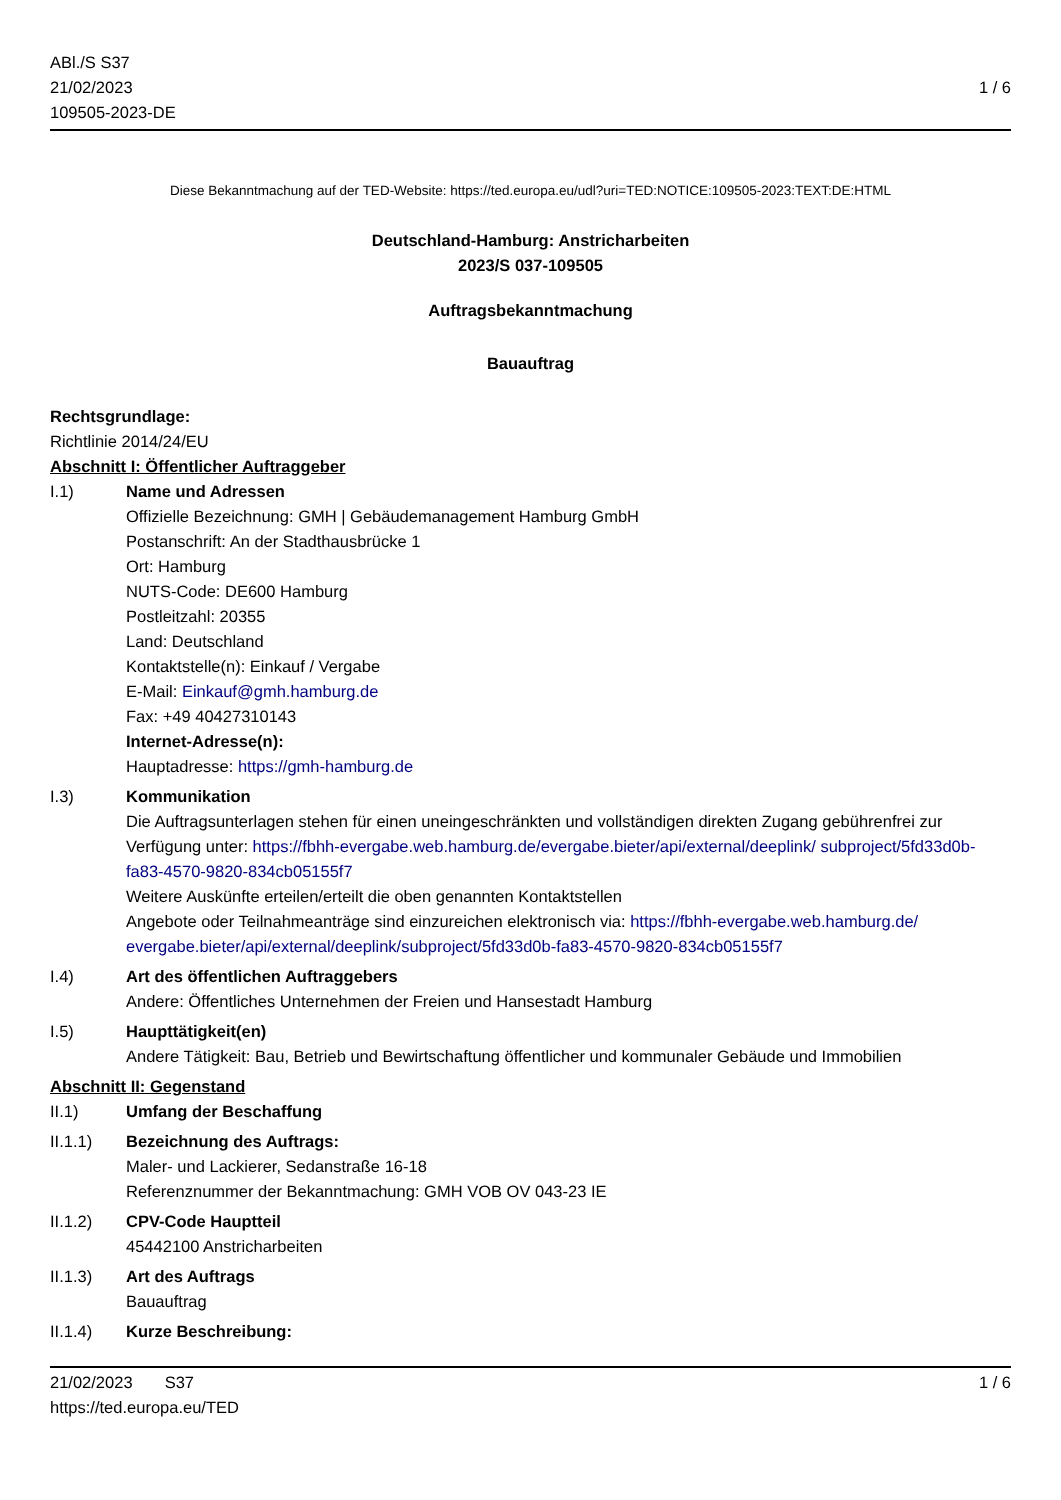ABl./S S37
21/02/2023
109505-2023-DE
1 / 6
Diese Bekanntmachung auf der TED-Website: https://ted.europa.eu/udl?uri=TED:NOTICE:109505-2023:TEXT:DE:HTML
Deutschland-Hamburg: Anstricharbeiten
2023/S 037-109505
Auftragsbekanntmachung
Bauauftrag
Rechtsgrundlage:
Richtlinie 2014/24/EU
Abschnitt I: Öffentlicher Auftraggeber
I.1) Name und Adressen
Offizielle Bezeichnung: GMH | Gebäudemanagement Hamburg GmbH
Postanschrift: An der Stadthausbrücke 1
Ort: Hamburg
NUTS-Code: DE600 Hamburg
Postleitzahl: 20355
Land: Deutschland
Kontaktstelle(n): Einkauf / Vergabe
E-Mail: Einkauf@gmh.hamburg.de
Fax: +49 40427310143
Internet-Adresse(n):
Hauptadresse: https://gmh-hamburg.de
I.3) Kommunikation
Die Auftragsunterlagen stehen für einen uneingeschränkten und vollständigen direkten Zugang gebührenfrei zur Verfügung unter: https://fbhh-evergabe.web.hamburg.de/evergabe.bieter/api/external/deeplink/ subproject/5fd33d0b-fa83-4570-9820-834cb05155f7
Weitere Auskünfte erteilen/erteilt die oben genannten Kontaktstellen
Angebote oder Teilnahmeanträge sind einzureichen elektronisch via: https://fbhh-evergabe.web.hamburg.de/ evergabe.bieter/api/external/deeplink/subproject/5fd33d0b-fa83-4570-9820-834cb05155f7
I.4) Art des öffentlichen Auftraggebers
Andere: Öffentliches Unternehmen der Freien und Hansestadt Hamburg
I.5) Haupttätigkeit(en)
Andere Tätigkeit: Bau, Betrieb und Bewirtschaftung öffentlicher und kommunaler Gebäude und Immobilien
Abschnitt II: Gegenstand
II.1) Umfang der Beschaffung
II.1.1) Bezeichnung des Auftrags:
Maler- und Lackierer, Sedanstraße 16-18
Referenznummer der Bekanntmachung: GMH VOB OV 043-23 IE
II.1.2) CPV-Code Hauptteil
45442100 Anstricharbeiten
II.1.3) Art des Auftrags
Bauauftrag
II.1.4) Kurze Beschreibung:
21/02/2023 S37
https://ted.europa.eu/TED
1 / 6